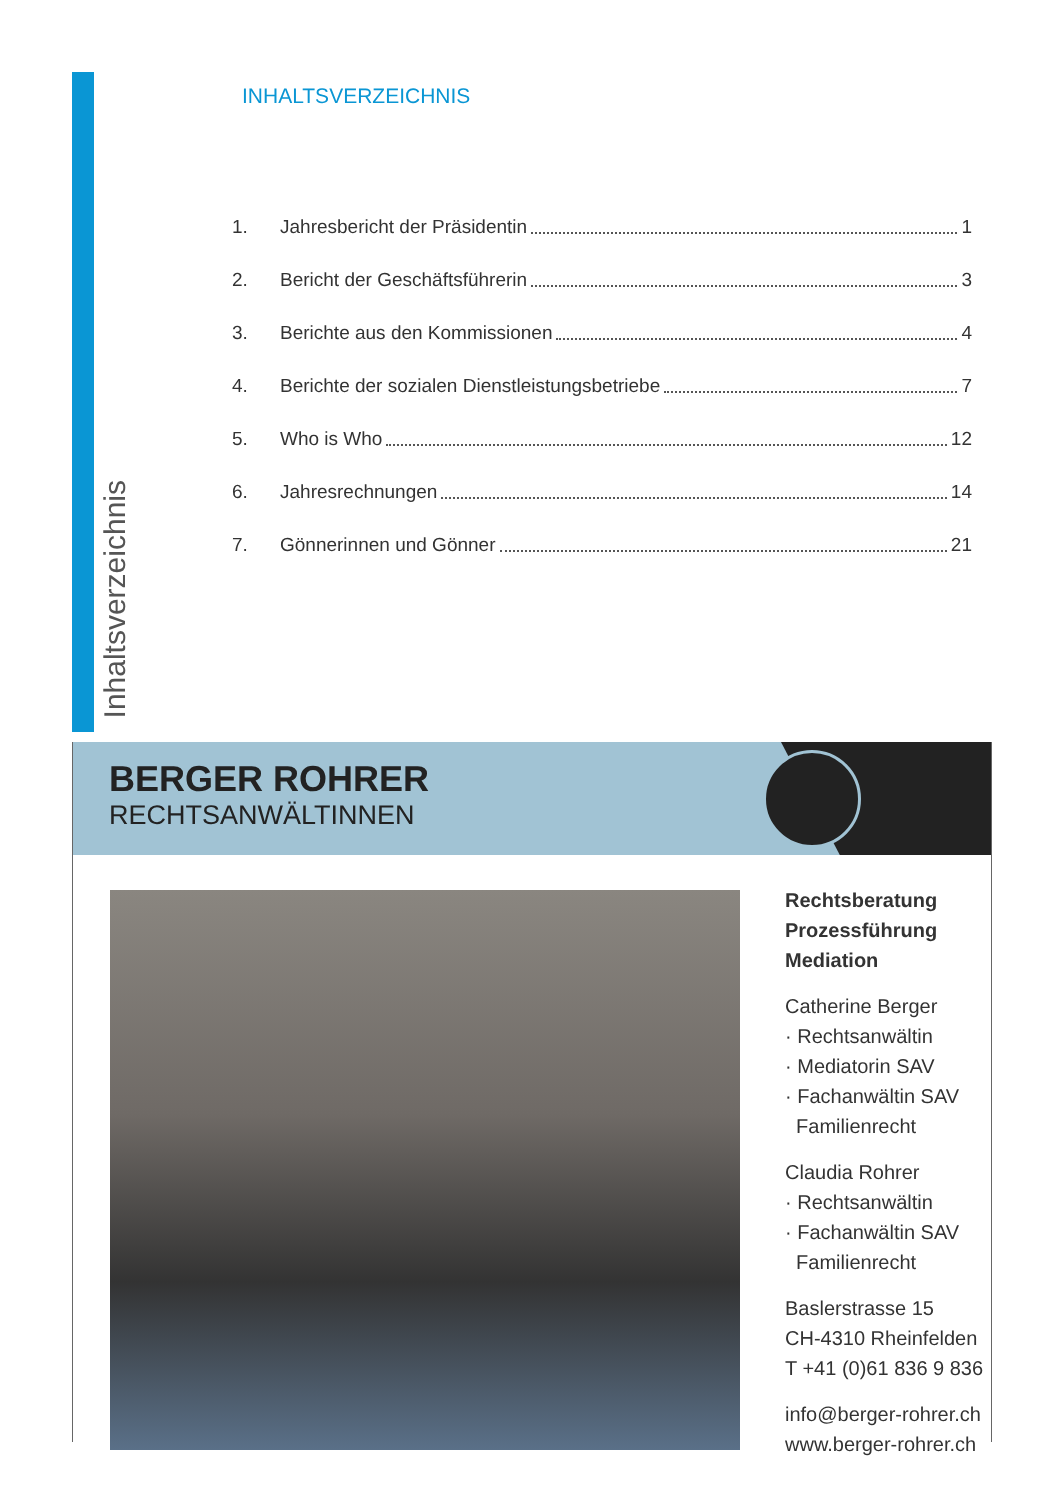Inhaltsverzeichnis
INHALTSVERZEICHNIS
1. Jahresbericht der Präsidentin 1
2. Bericht der Geschäftsführerin 3
3. Berichte aus den Kommissionen 4
4. Berichte der sozialen Dienstleistungsbetriebe 7
5. Who is Who 12
6. Jahresrechnungen 14
7. Gönnerinnen und Gönner 21
BERGER ROHRER
RECHTSANWÄLTINNEN
Rechtsberatung
Prozessführung
Mediation
Catherine Berger
· Rechtsanwältin
· Mediatorin SAV
· Fachanwältin SAV
Familienrecht
Claudia Rohrer
· Rechtsanwältin
· Fachanwältin SAV
Familienrecht
Baslerstrasse 15
CH-4310 Rheinfelden
T +41 (0)61 836 9 836
info@berger-rohrer.ch
www.berger-rohrer.ch